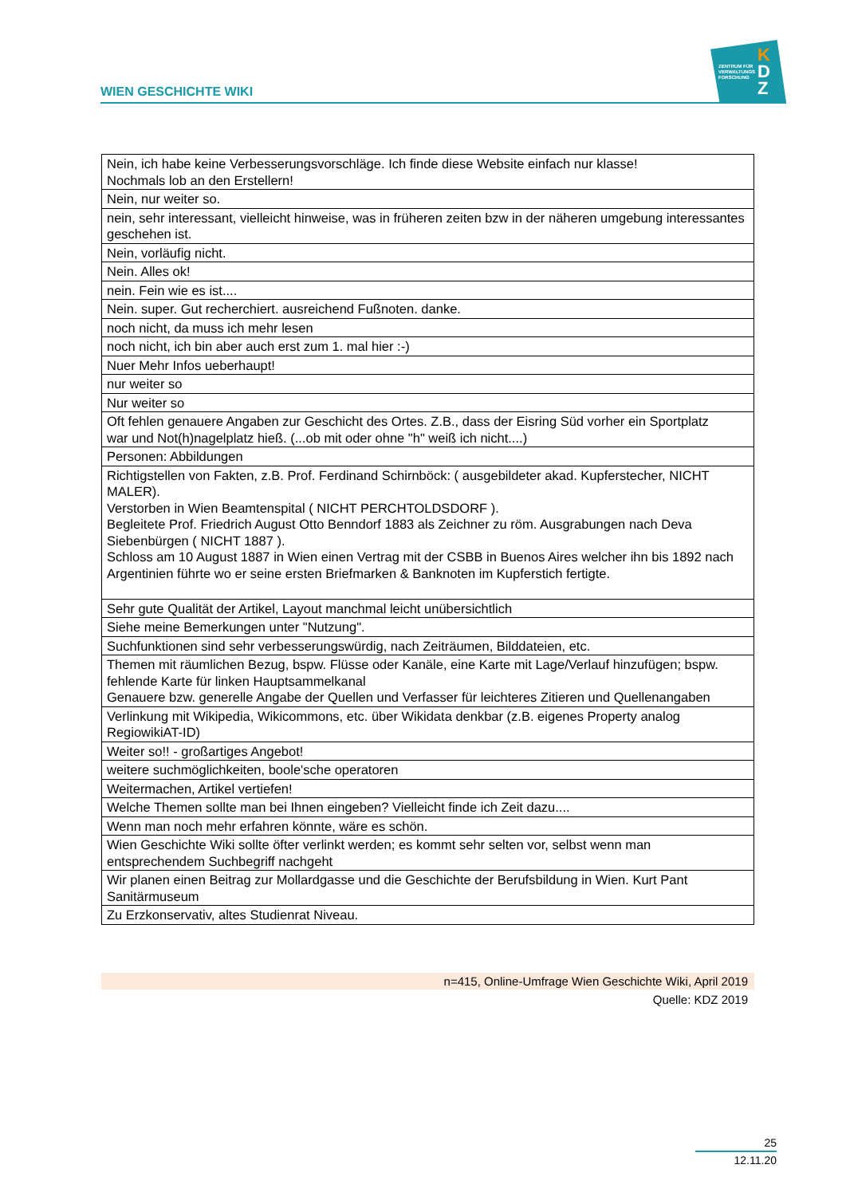WIEN GESCHICHTE WIKI
ZENTRUM FÜR
VERWALTUNGS
FORSCHUNG
K
D
Z
| Nein, ich habe keine Verbesserungsvorschläge. Ich finde diese Website einfach nur klasse! Nochmals lob an den Erstellern! |
| Nein, nur weiter so. |
| nein, sehr interessant, vielleicht hinweise, was in früheren zeiten bzw in der näheren umgebung interessantes geschehen ist. |
| Nein, vorläufig nicht. |
| Nein. Alles ok! |
| nein. Fein wie es ist.... |
| Nein. super. Gut recherchiert. ausreichend Fußnoten. danke. |
| noch nicht, da muss ich mehr lesen |
| noch nicht, ich bin aber auch erst zum 1. mal hier :-) |
| Nuer Mehr Infos ueberhaupt! |
| nur weiter so |
| Nur weiter so |
| Oft fehlen genauere Angaben zur Geschicht des Ortes. Z.B., dass der Eisring Süd vorher ein Sportplatz war und Not(h)nagelplatz hieß. (...ob mit oder ohne "h" weiß ich nicht....) |
| Personen: Abbildungen |
| Richtigstellen von Fakten, z.B. Prof. Ferdinand Schirnböck: ( ausgebildeter akad. Kupferstecher, NICHT MALER). Verstorben in Wien Beamtenspital ( NICHT PERCHTOLDSDORF ). Begleitete Prof. Friedrich August Otto Benndorf 1883 als Zeichner zu röm. Ausgrabungen nach Deva Siebenbürgen ( NICHT 1887 ). Schloss am 10 August 1887 in Wien einen Vertrag mit der CSBB in Buenos Aires welcher ihn bis 1892 nach Argentinien führte wo er seine ersten Briefmarken & Banknoten im Kupferstich fertigte. |
| Sehr gute Qualität der Artikel, Layout manchmal leicht unübersichtlich |
| Siehe meine Bemerkungen unter "Nutzung". |
| Suchfunktionen sind sehr verbesserungswürdig, nach Zeiträumen, Bilddateien, etc. |
| Themen mit räumlichen Bezug, bspw. Flüsse oder Kanäle, eine Karte mit Lage/Verlauf hinzufügen; bspw. fehlende Karte für linken Hauptsammelkanal Genauere bzw. generelle Angabe der Quellen und Verfasser für leichteres Zitieren und Quellenangaben |
| Verlinkung mit Wikipedia, Wikicommons, etc. über Wikidata denkbar (z.B. eigenes Property analog RegiowikiAT-ID) |
| Weiter so!! - großartiges Angebot! |
| weitere suchmöglichkeiten, boole'sche operatoren |
| Weitermachen, Artikel vertiefen! |
| Welche Themen sollte man bei Ihnen eingeben? Vielleicht finde ich Zeit dazu.... |
| Wenn man noch mehr erfahren könnte, wäre es schön. |
| Wien Geschichte Wiki sollte öfter verlinkt werden; es kommt sehr selten vor, selbst wenn man entsprechendem Suchbegriff nachgeht |
| Wir planen einen Beitrag zur Mollardgasse und die Geschichte der Berufsbildung in Wien. Kurt Pant Sanitärmuseum |
| Zu Erzkonservativ, altes Studienrat Niveau. |
n=415, Online-Umfrage Wien Geschichte Wiki, April 2019
Quelle: KDZ 2019
25
12.11.20